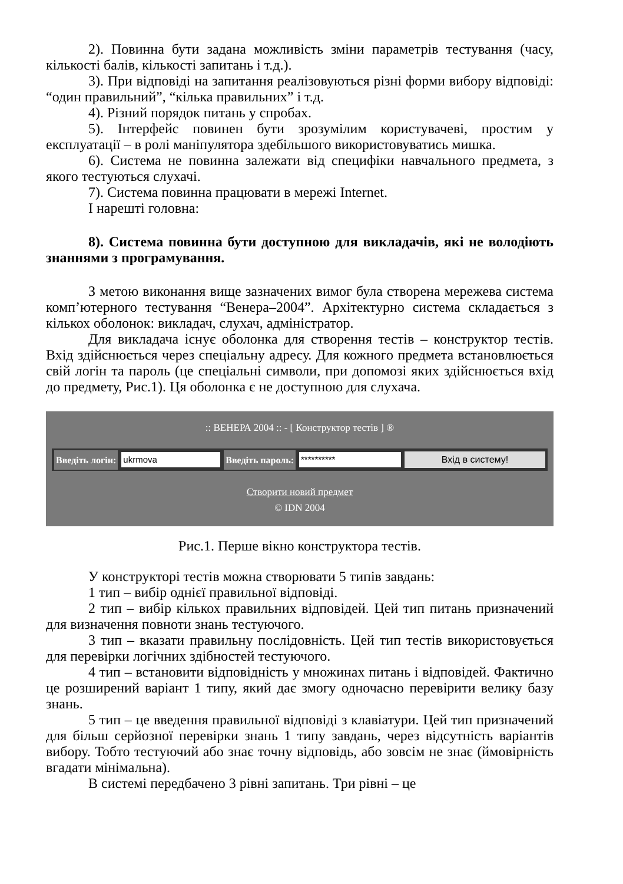2). Повинна бути задана можливість зміни параметрів тестування (часу, кількості балів, кількості запитань і т.д.).
3). При відповіді на запитання реалізовуються різні форми вибору відповіді: “один правильний”, “кілька правильних” і т.д.
4). Різний порядок питань у спробах.
5). Інтерфейс повинен бути зрозумілим користувачеві, простим у експлуатації – в ролі маніпулятора здебільшого використовуватись мишка.
6). Система не повинна залежати від специфіки навчального предмета, з якого тестуються слухачі.
7). Система повинна працювати в мережі Internet.
І нарешті головна:
8). Система повинна бути доступною для викладачів, які не володіють знаннями з програмування.
З метою виконання вище зазначених вимог була створена мережева система комп’ютерного тестування “Венера–2004”. Архітектурно система складається з кількох оболонок: викладач, слухач, адміністратор.
Для викладача існує оболонка для створення тестів – конструктор тестів. Вхід здійснюється через спеціальну адресу. Для кожного предмета встановлюється свій логін та пароль (це спеціальні символи, при допомозі яких здійснюється вхід до предмету, Рис.1). Ця оболонка є не доступною для слухача.
:: ВЕНЕРА 2004 :: - [ Конструктор тестів ] ®
Введіть логін: ukrmova Введіть пароль: ********** Вхід в систему!
Створити новий предмет
© IDN 2004
Рис.1. Перше вікно конструктора тестів.
У конструкторі тестів можна створювати 5 типів завдань:
1 тип – вибір однієї правильної відповіді.
2 тип – вибір кількох правильних відповідей. Цей тип питань призначений для визначення повноти знань тестуючого.
3 тип – вказати правильну послідовність. Цей тип тестів використовується для перевірки логічних здібностей тестуючого.
4 тип – встановити відповідність у множинах питань і відповідей. Фактично це розширений варіант 1 типу, який дає змогу одночасно перевірити велику базу знань.
5 тип – це введення правильної відповіді з клавіатури. Цей тип призначений для більш серйозної перевірки знань 1 типу завдань, через відсутність варіантів вибору. Тобто тестуючий або знає точну відповідь, або зовсім не знає (ймовірність вгадати мінімальна).
В системі передбачено 3 рівні запитань. Три рівні – це